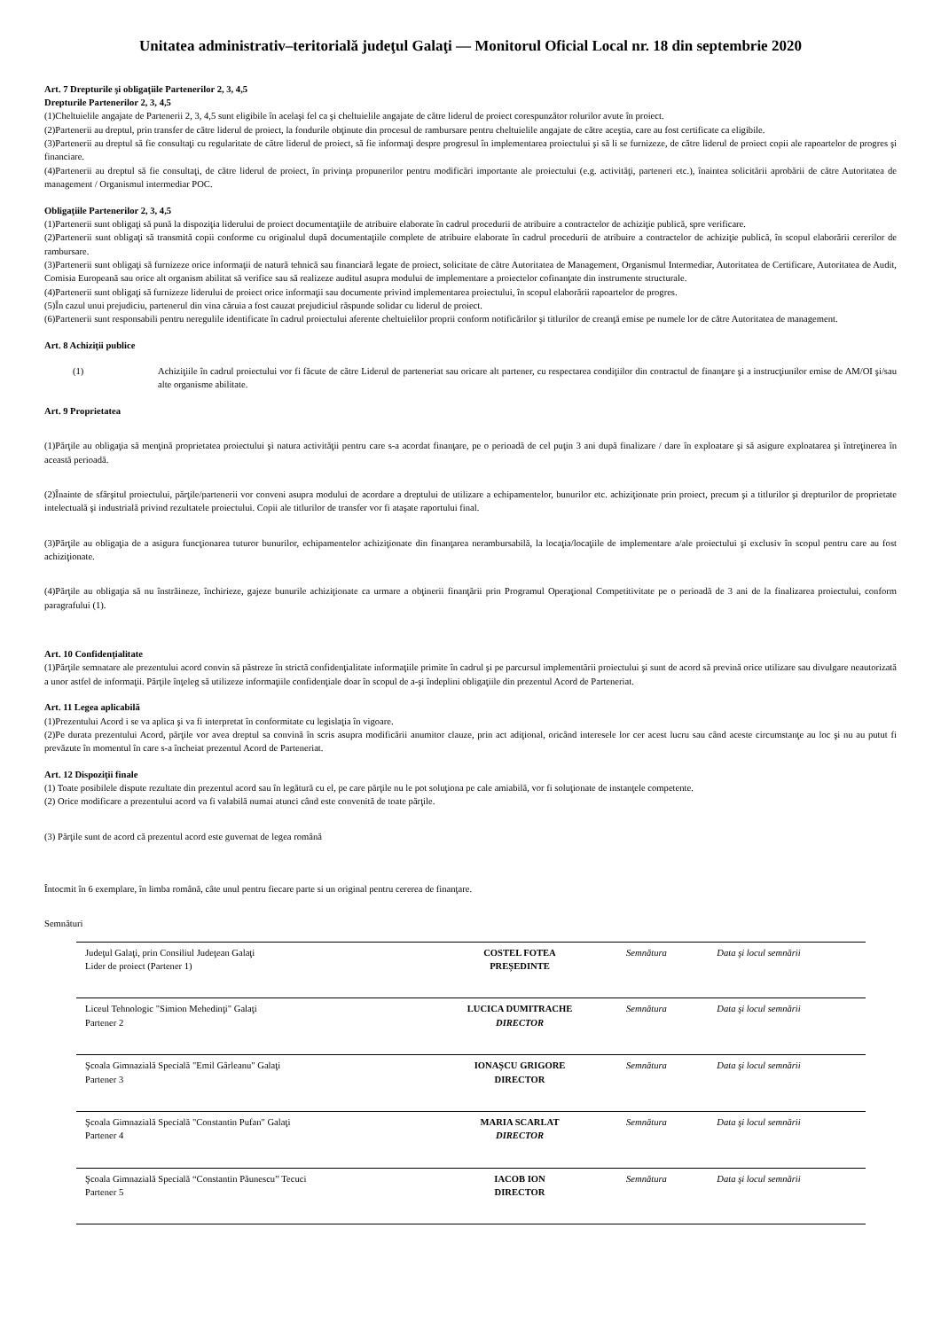Unitatea administrativ–teritorială judeţul Galaţi — Monitorul Oficial Local nr. 18 din septembrie 2020
Art. 7 Drepturile şi obligaţiile Partenerilor 2, 3, 4,5
Drepturile Partenerilor 2, 3, 4,5
(1)Cheltuielile angajate de Partenerii 2, 3, 4,5 sunt eligibile în acelaşi fel ca şi cheltuielile angajate de către liderul de proiect corespunzător rolurilor avute în proiect.
(2)Partenerii au dreptul, prin transfer de către liderul de proiect, la fondurile obţinute din procesul de rambursare pentru cheltuielile angajate de către aceştia, care au fost certificate ca eligibile.
(3)Partenerii au dreptul să fie consultaţi cu regularitate de către liderul de proiect, să fie informaţi despre progresul în implementarea proiectului şi să li se furnizeze, de către liderul de proiect copii ale rapoartelor de progres şi financiare.
(4)Partenerii au dreptul să fie consultaţi, de către liderul de proiect, în privinţa propunerilor pentru modificări importante ale proiectului (e.g. activităţi, parteneri etc.), înaintea solicitării aprobării de către Autoritatea de management / Organismul intermediar POC.
Obligaţiile Partenerilor 2, 3, 4,5
(1)Partenerii sunt obligaţi să pună la dispoziţia liderului de proiect documentaţiile de atribuire elaborate în cadrul procedurii de atribuire a contractelor de achiziţie publică, spre verificare.
(2)Partenerii sunt obligaţi să transmită copii conforme cu originalul după documentaţiile complete de atribuire elaborate în cadrul procedurii de atribuire a contractelor de achiziţie publică, în scopul elaborării cererilor de rambursare.
(3)Partenerii sunt obligaţi să furnizeze orice informaţii de natură tehnică sau financiară legate de proiect, solicitate de către Autoritatea de Management, Organismul Intermediar, Autoritatea de Certificare, Autoritatea de Audit, Comisia Europeană sau orice alt organism abilitat să verifice sau să realizeze auditul asupra modului de implementare a proiectelor cofinanţate din instrumente structurale.
(4)Partenerii sunt obligaţi să furnizeze liderului de proiect orice informaţii sau documente privind implementarea proiectului, în scopul elaborării rapoartelor de progres.
(5)În cazul unui prejudiciu, partenerul din vina căruia a fost cauzat prejudiciul răspunde solidar cu liderul de proiect.
(6)Partenerii sunt responsabili pentru neregulile identificate în cadrul proiectului aferente cheltuielilor proprii conform notificărilor şi titlurilor de creanţă emise pe numele lor de către Autoritatea de management.
Art. 8 Achiziţii publice
(1) Achiziţiile în cadrul proiectului vor fi făcute de către Liderul de parteneriat sau oricare alt partener, cu respectarea condiţiilor din contractul de finanţare şi a instrucţiunilor emise de AM/OI şi/sau alte organisme abilitate.
Art. 9 Proprietatea
(1)Părţile au obligaţia să menţină proprietatea proiectului şi natura activităţii pentru care s-a acordat finanţare, pe o perioadă de cel puţin 3 ani după finalizare / dare în exploatare şi să asigure exploatarea şi întreţinerea în această perioadă.
(2)Înainte de sfârşitul proiectului, părţile/partenerii vor conveni asupra modului de acordare a dreptului de utilizare a echipamentelor, bunurilor etc. achiziţionate prin proiect, precum şi a titlurilor şi drepturilor de proprietate intelectuală şi industrială privind rezultatele proiectului. Copii ale titlurilor de transfer vor fi ataşate raportului final.
(3)Părţile au obligaţia de a asigura funcţionarea tuturor bunurilor, echipamentelor achiziţionate din finanţarea nerambursabilă, la locaţia/locaţiile de implementare a/ale proiectului şi exclusiv în scopul pentru care au fost achiziţionate.
(4)Părţile au obligaţia să nu înstrăineze, închirieze, gajeze bunurile achiziţionate ca urmare a obţinerii finanţării prin Programul Operaţional Competitivitate pe o perioadă de 3 ani de la finalizarea proiectului, conform paragrafului (1).
Art. 10 Confidenţialitate
(1)Părţile semnatare ale prezentului acord convin să păstreze în strictă confidenţialitate informaţiile primite în cadrul şi pe parcursul implementării proiectului şi sunt de acord să prevină orice utilizare sau divulgare neautorizată a unor astfel de informaţii. Părţile înţeleg să utilizeze informaţiile confidenţiale doar în scopul de a-şi îndeplini obligaţiile din prezentul Acord de Parteneriat.
Art. 11 Legea aplicabilă
(1)Prezentului Acord i se va aplica şi va fi interpretat în conformitate cu legislaţia în vigoare.
(2)Pe durata prezentului Acord, părţile vor avea dreptul sa convină în scris asupra modificării anumitor clauze, prin act adiţional, oricând interesele lor cer acest lucru sau când aceste circumstanţe au loc şi nu au putut fi prevăzute în momentul în care s-a încheiat prezentul Acord de Parteneriat.
Art. 12 Dispoziţii finale
(1) Toate posibilele dispute rezultate din prezentul acord sau în legătură cu el, pe care părţile nu le pot soluţiona pe cale amiabilă, vor fi soluţionate de instanţele competente.
(2) Orice modificare a prezentului acord va fi valabilă numai atunci când este convenită de toate părţile.
(3) Părţile sunt de acord că prezentul acord este guvernat de legea română
Întocmit în 6 exemplare, în limba română, câte unul pentru fiecare parte si un original pentru cererea de finanţare.
Semnături
| Judeţul Galaţi, prin Consiliul Judeţean Galaţi Lider de proiect (Partener 1) | COSTEL FOTEA PREȘEDINTE | Semnătura | Data şi locul semnării |
| Liceul Tehnologic "Simion Mehedinţi" Galaţi Partener 2 | LUCICA DUMITRACHE DIRECTOR | Semnătura | Data şi locul semnării |
| Şcoala Gimnazială Specială "Emil Gârleanu" Galaţi Partener 3 | IONAȘCU GRIGORE DIRECTOR | Semnătura | Data şi locul semnării |
| Şcoala Gimnazială Specială "Constantin Pufan" Galaţi Partener 4 | MARIA SCARLAT DIRECTOR | Semnătura | Data şi locul semnării |
| Şcoala Gimnazială Specială “Constantin Păunescu” Tecuci Partener 5 | IACOB ION DIRECTOR | Semnătura | Data şi locul semnării |